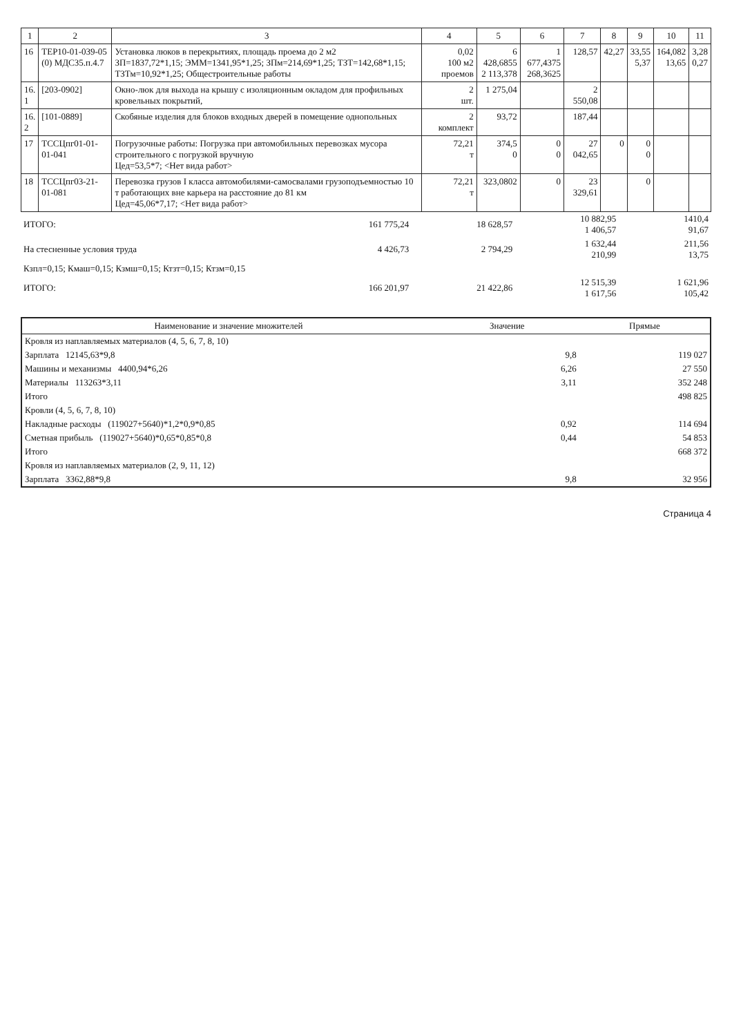| 1 | 2 | 3 | 4 | 5 | 6 | 7 | 8 | 9 | 10 | 11 |
| --- | --- | --- | --- | --- | --- | --- | --- | --- | --- | --- |
| 16 | ТЕР10-01-039-05 (0) МДС35.п.4.7 | Установка люков в перекрытиях, площадь проема до 2 м2 ЗП=1837,72*1,15; ЭММ=1341,95*1,25; ЗПм=214,69*1,25; ТЗТ=142,68*1,15; ТЗТм=10,92*1,25; Общестроительные работы | 0,02 100 м2 проемов | 6 428,6855 2 113,378 | 1 677,4375 268,3625 | 128,57 | 42,27 | 33,55 5,37 | 164,082 13,65 | 3,28 0,27 |
| 16. 1 | [203-0902] | Окно-люк для выхода на крышу с изоляционным окладом для профильных кровельных покрытий, | 2 шт. | 1 275,04 | | 2 550,08 | | | | |
| 16. 2 | [101-0889] | Скобяные изделия для блоков входных дверей в помещение однопольных | 2 комплект | 93,72 | | 187,44 | | | | |
| 17 | ТССЦпг01-01-01-041 | Погрузочные работы: Погрузка при автомобильных перевозках мусора строительного с погрузкой вручную Цед=53,5*7; <Нет вида работ> | 72,21 т | 374,5 0 | 0 0 | 27 042,65 | 0 | 0 0 | | |
| 18 | ТССЦпг03-21-01-081 | Перевозка грузов I класса автомобилями-самосвалами грузоподъемностью 10 т работающих вне карьера на расстояние до 81 км Цед=45,06*7,17; <Нет вида работ> | 72,21 т | 323,0802 | 0 | 23 329,61 | | 0 | | |
| ИТОГО: | 161 775,24 | 18 628,57 | 10 882,95 1 406,57 | 1410,4 91,67 |
| На стесненные условия труда | 4 426,73 | 2 794,29 | 1 632,44 210,99 | 211,56 13,75 |
| Кзпл=0,15; Кмаш=0,15; Кзмш=0,15; Ктзт=0,15; Ктзм=0,15 | | | | |
| ИТОГО: | 166 201,97 | 21 422,86 | 12 515,39 1 617,56 | 1 621,96 105,42 |
| Наименование и значение множителей | Значение | Прямые |
| --- | --- | --- |
| Кровля из наплавляемых материалов (4, 5, 6, 7, 8, 10) | | |
| Зарплата 12145,63*9,8 | 9,8 | 119 027 |
| Машины и механизмы 4400,94*6,26 | 6,26 | 27 550 |
| Материалы 113263*3,11 | 3,11 | 352 248 |
| Итого | | 498 825 |
| Кровли (4, 5, 6, 7, 8, 10) | | |
| Накладные расходы (119027+5640)*1,2*0,9*0,85 | 0,92 | 114 694 |
| Сметная прибыль (119027+5640)*0,65*0,85*0,8 | 0,44 | 54 853 |
| Итого | | 668 372 |
| Кровля из наплавляемых материалов (2, 9, 11, 12) | | |
| Зарплата 3362,88*9,8 | 9,8 | 32 956 |
Страница 4